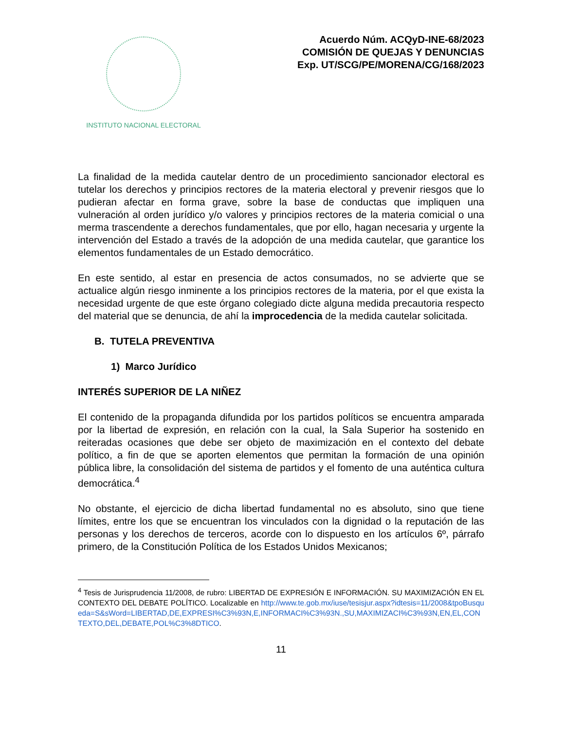INSTITUTO NACIONAL ELECTORAL
Acuerdo Núm. ACQyD-INE-68/2023
COMISIÓN DE QUEJAS Y DENUNCIAS
Exp. UT/SCG/PE/MORENA/CG/168/2023
La finalidad de la medida cautelar dentro de un procedimiento sancionador electoral es tutelar los derechos y principios rectores de la materia electoral y prevenir riesgos que lo pudieran afectar en forma grave, sobre la base de conductas que impliquen una vulneración al orden jurídico y/o valores y principios rectores de la materia comicial o una merma trascendente a derechos fundamentales, que por ello, hagan necesaria y urgente la intervención del Estado a través de la adopción de una medida cautelar, que garantice los elementos fundamentales de un Estado democrático.
En este sentido, al estar en presencia de actos consumados, no se advierte que se actualice algún riesgo inminente a los principios rectores de la materia, por el que exista la necesidad urgente de que este órgano colegiado dicte alguna medida precautoria respecto del material que se denuncia, de ahí la improcedencia de la medida cautelar solicitada.
B. TUTELA PREVENTIVA
1) Marco Jurídico
INTERÉS SUPERIOR DE LA NIÑEZ
El contenido de la propaganda difundida por los partidos políticos se encuentra amparada por la libertad de expresión, en relación con la cual, la Sala Superior ha sostenido en reiteradas ocasiones que debe ser objeto de maximización en el contexto del debate político, a fin de que se aporten elementos que permitan la formación de una opinión pública libre, la consolidación del sistema de partidos y el fomento de una auténtica cultura democrática.<sup>4</sup>
No obstante, el ejercicio de dicha libertad fundamental no es absoluto, sino que tiene límites, entre los que se encuentran los vinculados con la dignidad o la reputación de las personas y los derechos de terceros, acorde con lo dispuesto en los artículos 6º, párrafo primero, de la Constitución Política de los Estados Unidos Mexicanos;
<sup>4</sup> Tesis de Jurisprudencia 11/2008, de rubro: LIBERTAD DE EXPRESIÓN E INFORMACIÓN. SU MAXIMIZACIÓN EN EL CONTEXTO DEL DEBATE POLÍTICO. Localizable en http://www.te.gob.mx/iuse/tesisjur.aspx?idtesis=11/2008&tpoBusqueda=S&sWord=LIBERTAD,DE,EXPRESI%C3%93N,E,INFORMACI%C3%93N.,SU,MAXIMIZACI%C3%93N,EN,EL,CONTEXTO,DEL,DEBATE,POL%C3%8DTICO.
11